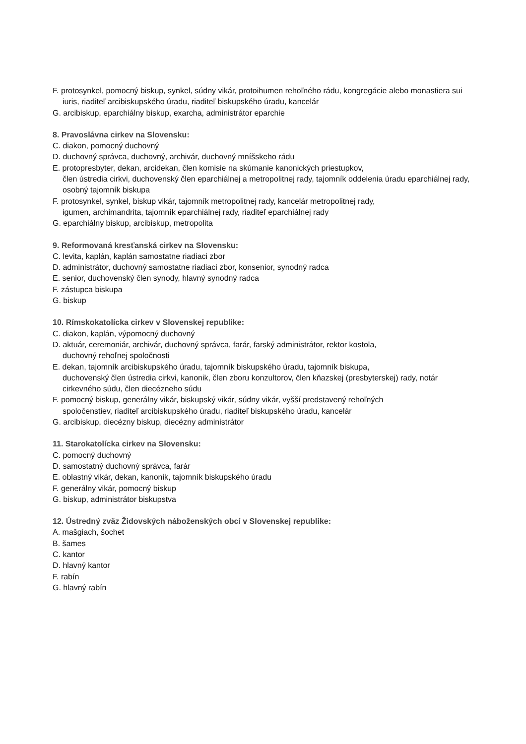F. protosynkel, pomocný biskup, synkel, súdny vikár, protoihumen rehoľného rádu, kongregácie alebo monastiera sui iuris, riaditeľ arcibiskupského úradu, riaditeľ biskupského úradu, kancelár
G. arcibiskup, eparchiálny biskup, exarcha, administrátor eparchie
8. Pravoslávna cirkev na Slovensku:
C. diakon, pomocný duchovný
D. duchovný správca, duchovný, archivár, duchovný mníšskeho rádu
E. protopresbyter, dekan, arcidekan, člen komisie na skúmanie kanonických priestupkov,
člen ústredia cirkvi, duchovenský člen eparchiálnej a metropolitnej rady, tajomník oddelenia úradu eparchiálnej rady, osobný tajomník biskupa
F. protosynkel, synkel, biskup vikár, tajomník metropolitnej rady, kancelár metropolitnej rady,
igumen, archimandrita, tajomník eparchiálnej rady, riaditeľ eparchiálnej rady
G. eparchiálny biskup, arcibiskup, metropolita
9. Reformovaná kresťanská cirkev na Slovensku:
C. levita, kaplán, kaplán samostatne riadiaci zbor
D. administrátor, duchovný samostatne riadiaci zbor, konsenior, synodný radca
E. senior, duchovenský člen synody, hlavný synodný radca
F. zástupca biskupa
G. biskup
10. Rímskokatolícka cirkev v Slovenskej republike:
C. diakon, kaplán, výpomocný duchovný
D. aktuár, ceremoniár, archivár, duchovný správca, farár, farský administrátor, rektor kostola,
duchovný rehoľnej spoločnosti
E. dekan, tajomník arcibiskupského úradu, tajomník biskupského úradu, tajomník biskupa,
duchovenský člen ústredia cirkvi, kanonik, člen zboru konzultorov, člen kňazskej (presbyterskej) rady, notár cirkevného súdu, člen diecézneho súdu
F. pomocný biskup, generálny vikár, biskupský vikár, súdny vikár, vyšší predstavený rehoľných
spoločenstiev, riaditeľ arcibiskupského úradu, riaditeľ biskupského úradu, kancelár
G. arcibiskup, diecézny biskup, diecézny administrátor
11. Starokatolícka cirkev na Slovensku:
C. pomocný duchovný
D. samostatný duchovný správca, farár
E. oblastný vikár, dekan, kanonik, tajomník biskupského úradu
F. generálny vikár, pomocný biskup
G. biskup, administrátor biskupstva
12. Ústredný zväz Židovských náboženských obcí v Slovenskej republike:
A. mašgiach, šochet
B. šames
C. kantor
D. hlavný kantor
F. rabín
G. hlavný rabín